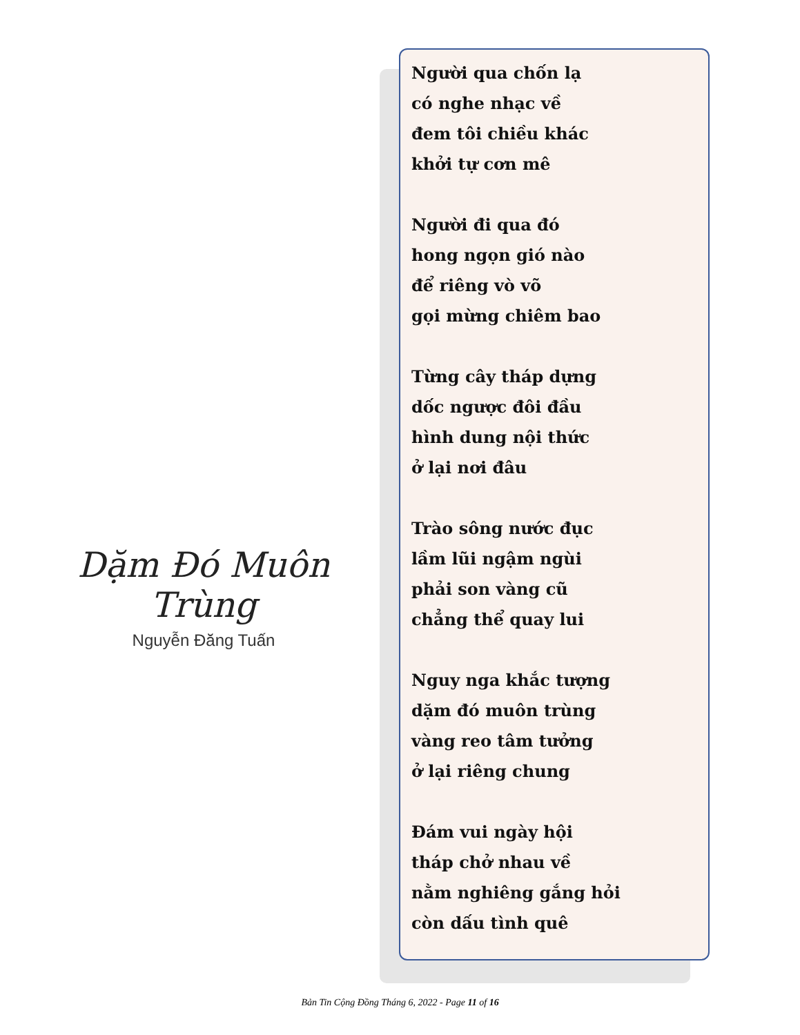Dặm Đó Muôn Trùng
Nguyễn Đăng Tuấn
Người qua chốn lạ
có nghe nhạc về
đem tôi chiều khác
khởi tự cơn mê
Người đi qua đó
hong ngọn gió nào
để riêng vò võ
gọi mừng chiêm bao
Từng cây tháp dựng
dốc ngược đôi đầu
hình dung nội thức
ở lại nơi đâu
Trào sông nước đục
lầm lũi ngậm ngùi
phải son vàng cũ
chẳng thể quay lui
Nguy nga khắc tượng
dặm đó muôn trùng
vàng reo tâm tưởng
ở lại riêng chung
Đám vui ngày hội
tháp chở nhau về
nằm nghiêng gắng hỏi
còn dấu tình quê
Bản Tin Cộng Đồng Tháng 6, 2022 - Page 11 of 16